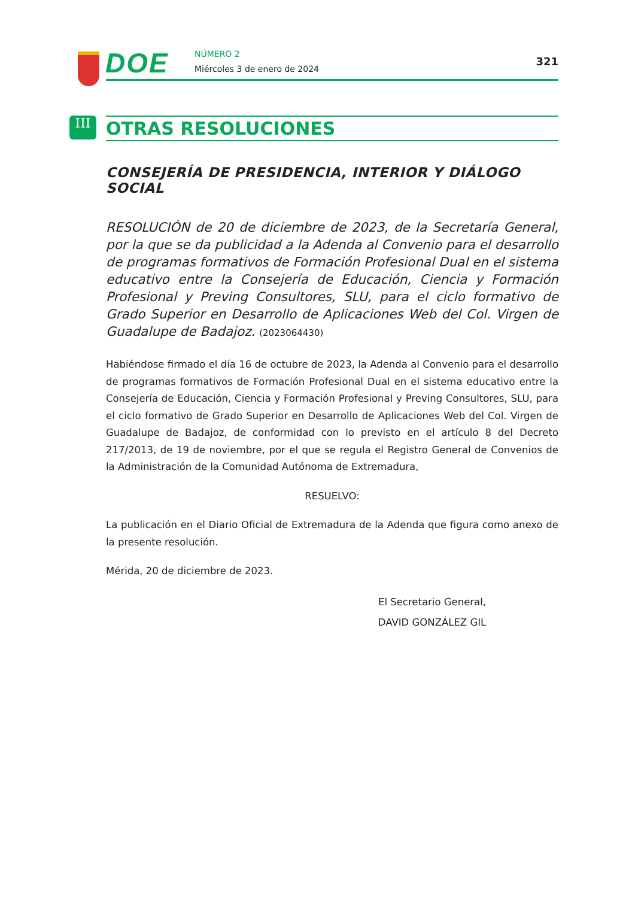DOE NÚMERO 2
Miércoles 3 de enero de 2024
321
III
OTRAS RESOLUCIONES
CONSEJERÍA DE PRESIDENCIA, INTERIOR Y DIÁLOGO SOCIAL
RESOLUCIÓN de 20 de diciembre de 2023, de la Secretaría General, por la que se da publicidad a la Adenda al Convenio para el desarrollo de programas formativos de Formación Profesional Dual en el sistema educativo entre la Consejería de Educación, Ciencia y Formación Profesional y Preving Consultores, SLU, para el ciclo formativo de Grado Superior en Desarrollo de Aplicaciones Web del Col. Virgen de Guadalupe de Badajoz. (2023064430)
Habiéndose firmado el día 16 de octubre de 2023, la Adenda al Convenio para el desarrollo de programas formativos de Formación Profesional Dual en el sistema educativo entre la Consejería de Educación, Ciencia y Formación Profesional y Preving Consultores, SLU, para el ciclo formativo de Grado Superior en Desarrollo de Aplicaciones Web del Col. Virgen de Guadalupe de Badajoz, de conformidad con lo previsto en el artículo 8 del Decreto 217/2013, de 19 de noviembre, por el que se regula el Registro General de Convenios de la Administración de la Comunidad Autónoma de Extremadura,
RESUELVO:
La publicación en el Diario Oficial de Extremadura de la Adenda que figura como anexo de la presente resolución.
Mérida, 20 de diciembre de 2023.
El Secretario General,
DAVID GONZÁLEZ GIL